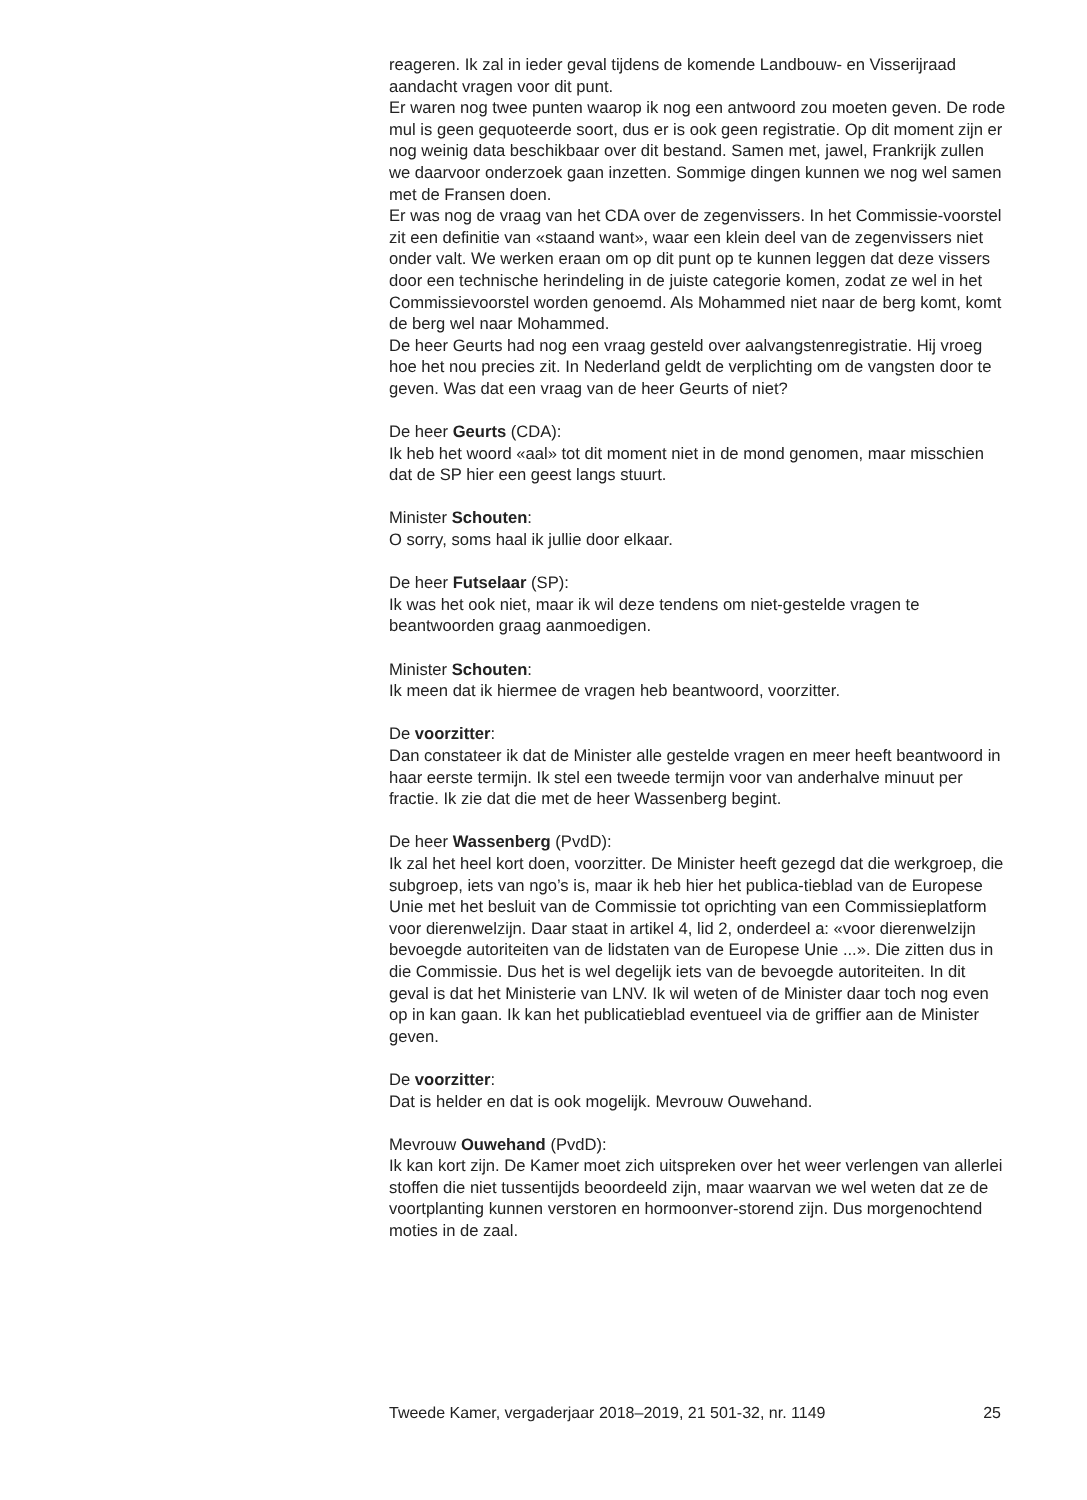reageren. Ik zal in ieder geval tijdens de komende Landbouw- en Visserijraad aandacht vragen voor dit punt.
Er waren nog twee punten waarop ik nog een antwoord zou moeten geven. De rode mul is geen gequoteerde soort, dus er is ook geen registratie. Op dit moment zijn er nog weinig data beschikbaar over dit bestand. Samen met, jawel, Frankrijk zullen we daarvoor onderzoek gaan inzetten. Sommige dingen kunnen we nog wel samen met de Fransen doen.
Er was nog de vraag van het CDA over de zegenvissers. In het Commissie-voorstel zit een definitie van «staand want», waar een klein deel van de zegenvissers niet onder valt. We werken eraan om op dit punt op te kunnen leggen dat deze vissers door een technische herindeling in de juiste categorie komen, zodat ze wel in het Commissievoorstel worden genoemd. Als Mohammed niet naar de berg komt, komt de berg wel naar Mohammed.
De heer Geurts had nog een vraag gesteld over aalvangstenregistratie. Hij vroeg hoe het nou precies zit. In Nederland geldt de verplichting om de vangsten door te geven. Was dat een vraag van de heer Geurts of niet?
De heer Geurts (CDA):
Ik heb het woord «aal» tot dit moment niet in de mond genomen, maar misschien dat de SP hier een geest langs stuurt.
Minister Schouten:
O sorry, soms haal ik jullie door elkaar.
De heer Futselaar (SP):
Ik was het ook niet, maar ik wil deze tendens om niet-gestelde vragen te beantwoorden graag aanmoedigen.
Minister Schouten:
Ik meen dat ik hiermee de vragen heb beantwoord, voorzitter.
De voorzitter:
Dan constateer ik dat de Minister alle gestelde vragen en meer heeft beantwoord in haar eerste termijn. Ik stel een tweede termijn voor van anderhalve minuut per fractie. Ik zie dat die met de heer Wassenberg begint.
De heer Wassenberg (PvdD):
Ik zal het heel kort doen, voorzitter. De Minister heeft gezegd dat die werkgroep, die subgroep, iets van ngo’s is, maar ik heb hier het publica-tieblad van de Europese Unie met het besluit van de Commissie tot oprichting van een Commissieplatform voor dierenwelzijn. Daar staat in artikel 4, lid 2, onderdeel a: «voor dierenwelzijn bevoegde autoriteiten van de lidstaten van de Europese Unie ...». Die zitten dus in die Commissie. Dus het is wel degelijk iets van de bevoegde autoriteiten. In dit geval is dat het Ministerie van LNV. Ik wil weten of de Minister daar toch nog even op in kan gaan. Ik kan het publicatieblad eventueel via de griffier aan de Minister geven.
De voorzitter:
Dat is helder en dat is ook mogelijk. Mevrouw Ouwehand.
Mevrouw Ouwehand (PvdD):
Ik kan kort zijn. De Kamer moet zich uitspreken over het weer verlengen van allerlei stoffen die niet tussentijds beoordeeld zijn, maar waarvan we wel weten dat ze de voortplanting kunnen verstoren en hormoonver-storend zijn. Dus morgenochtend moties in de zaal.
Tweede Kamer, vergaderjaar 2018–2019, 21 501-32, nr. 1149 25